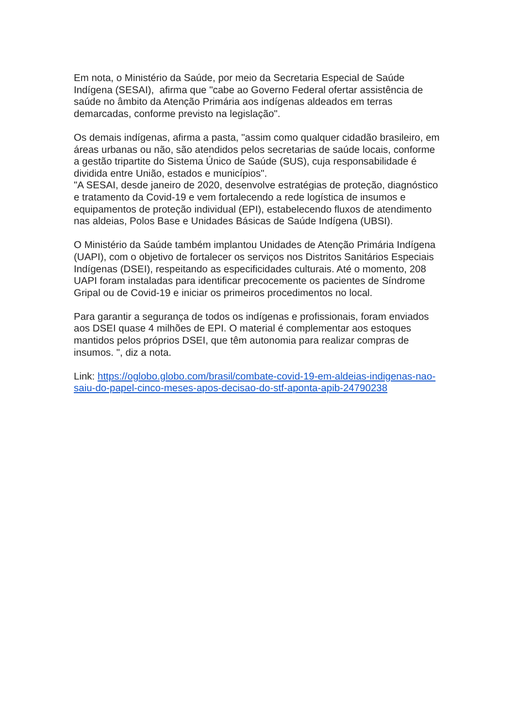Em nota, o Ministério da Saúde, por meio da Secretaria Especial de Saúde Indígena (SESAI), afirma que "cabe ao Governo Federal ofertar assistência de saúde no âmbito da Atenção Primária aos indígenas aldeados em terras demarcadas, conforme previsto na legislação".
Os demais indígenas, afirma a pasta, "assim como qualquer cidadão brasileiro, em áreas urbanas ou não, são atendidos pelos secretarias de saúde locais, conforme a gestão tripartite do Sistema Único de Saúde (SUS), cuja responsabilidade é dividida entre União, estados e municípios".
"A SESAI, desde janeiro de 2020, desenvolve estratégias de proteção, diagnóstico e tratamento da Covid-19 e vem fortalecendo a rede logística de insumos e equipamentos de proteção individual (EPI), estabelecendo fluxos de atendimento nas aldeias, Polos Base e Unidades Básicas de Saúde Indígena (UBSI).
O Ministério da Saúde também implantou Unidades de Atenção Primária Indígena (UAPI), com o objetivo de fortalecer os serviços nos Distritos Sanitários Especiais Indígenas (DSEI), respeitando as especificidades culturais. Até o momento, 208 UAPI foram instaladas para identificar precocemente os pacientes de Síndrome Gripal ou de Covid-19 e iniciar os primeiros procedimentos no local.
Para garantir a segurança de todos os indígenas e profissionais, foram enviados aos DSEI quase 4 milhões de EPI. O material é complementar aos estoques mantidos pelos próprios DSEI, que têm autonomia para realizar compras de insumos. ", diz a nota.
Link: https://oglobo.globo.com/brasil/combate-covid-19-em-aldeias-indigenas-nao-saiu-do-papel-cinco-meses-apos-decisao-do-stf-aponta-apib-24790238